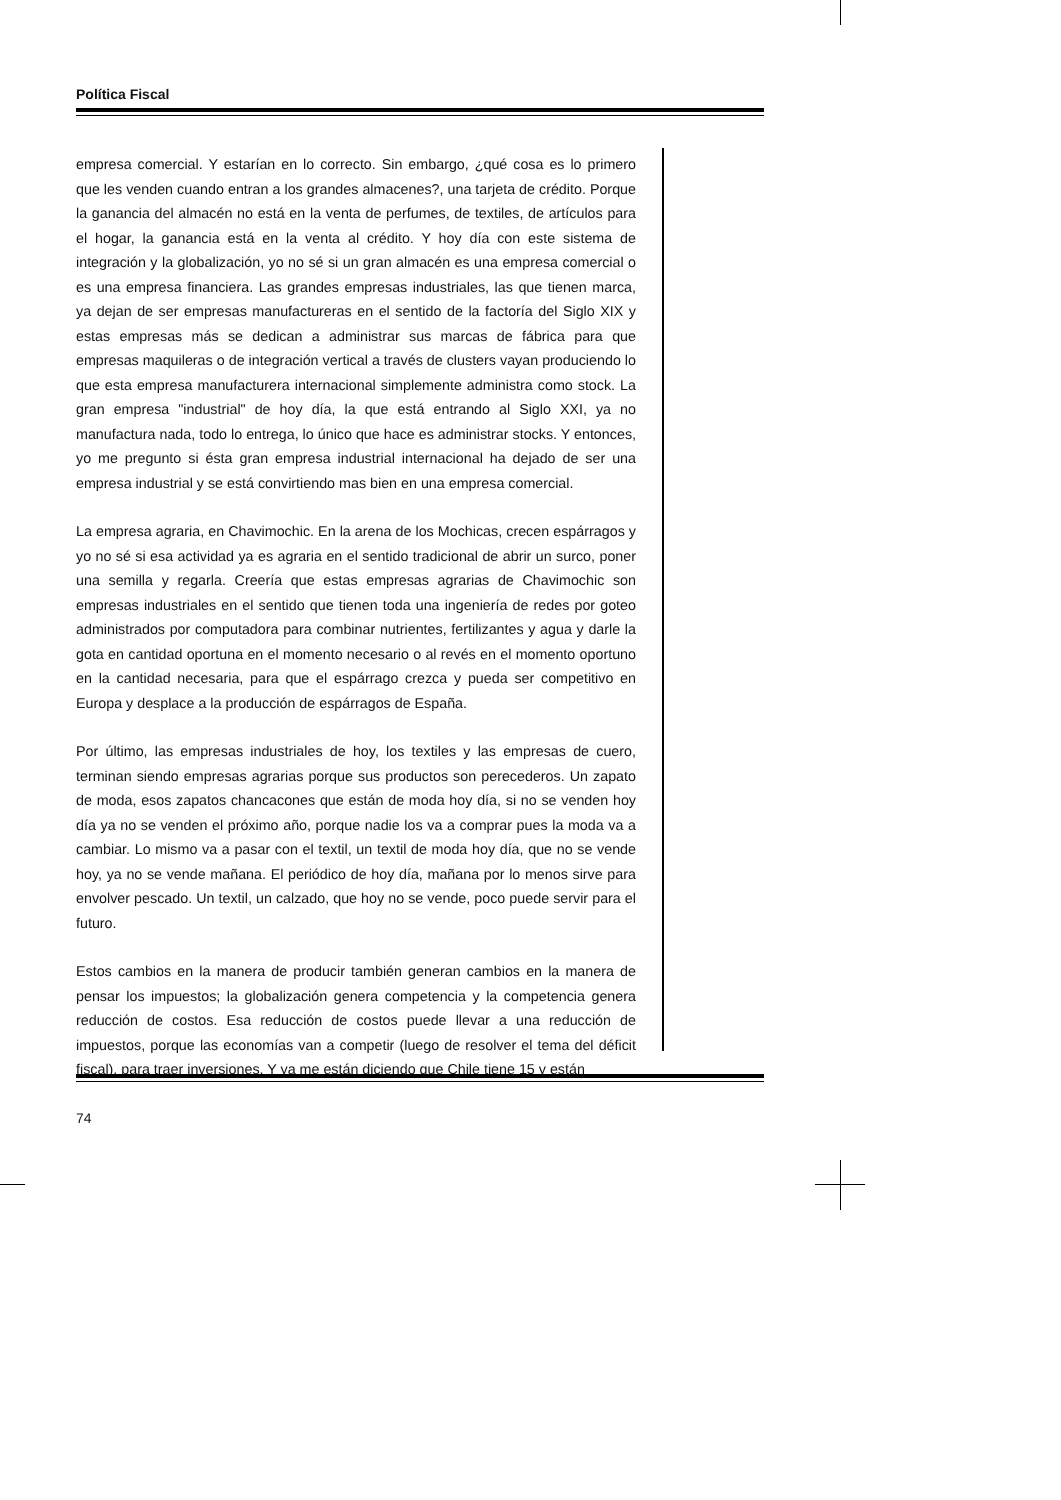Política Fiscal
empresa comercial. Y estarían en lo correcto. Sin embargo, ¿qué cosa es lo primero que les venden cuando entran a los grandes almacenes?, una tarjeta de crédito. Porque la ganancia del almacén no está en la venta de perfumes, de textiles, de artículos para el hogar, la ganancia está en la venta al crédito. Y hoy día con este sistema de integración y la globalización, yo no sé si un gran almacén es una empresa comercial o es una empresa financiera. Las grandes empresas industriales, las que tienen marca, ya dejan de ser empresas manufactureras en el sentido de la factoría del Siglo XIX y estas empresas más se dedican a administrar sus marcas de fábrica para que empresas maquileras o de integración vertical a través de clusters vayan produciendo lo que esta empresa manufacturera internacional simplemente administra como stock. La gran empresa "industrial" de hoy día, la que está entrando al Siglo XXI, ya no manufactura nada, todo lo entrega, lo único que hace es administrar stocks. Y entonces, yo me pregunto si ésta gran empresa industrial internacional ha dejado de ser una empresa industrial y se está convirtiendo mas bien en una empresa comercial.
La empresa agraria, en Chavimochic. En la arena de los Mochicas, crecen espárragos y yo no sé si esa actividad ya es agraria en el sentido tradicional de abrir un surco, poner una semilla y regarla. Creería que estas empresas agrarias de Chavimochic son empresas industriales en el sentido que tienen toda una ingeniería de redes por goteo administrados por computadora para combinar nutrientes, fertilizantes y agua y darle la gota en cantidad oportuna en el momento necesario o al revés en el momento oportuno en la cantidad necesaria, para que el espárrago crezca y pueda ser competitivo en Europa y desplace a la producción de espárragos de España.
Por último, las empresas industriales de hoy, los textiles y las empresas de cuero, terminan siendo empresas agrarias porque sus productos son perecederos. Un zapato de moda, esos zapatos chancacones que están de moda hoy día, si no se venden hoy día ya no se venden el próximo año, porque nadie los va a comprar pues la moda va a cambiar. Lo mismo va a pasar con el textil, un textil de moda hoy día, que no se vende hoy, ya no se vende mañana. El periódico de hoy día, mañana por lo menos sirve para envolver pescado. Un textil, un calzado, que hoy no se vende, poco puede servir para el futuro.
Estos cambios en la manera de producir también generan cambios en la manera de pensar los impuestos; la globalización genera competencia y la competencia genera reducción de costos. Esa reducción de costos puede llevar a una reducción de impuestos, porque las economías van a competir (luego de resolver el tema del déficit fiscal), para traer inversiones. Y ya me están diciendo que Chile tiene 15 y están
74